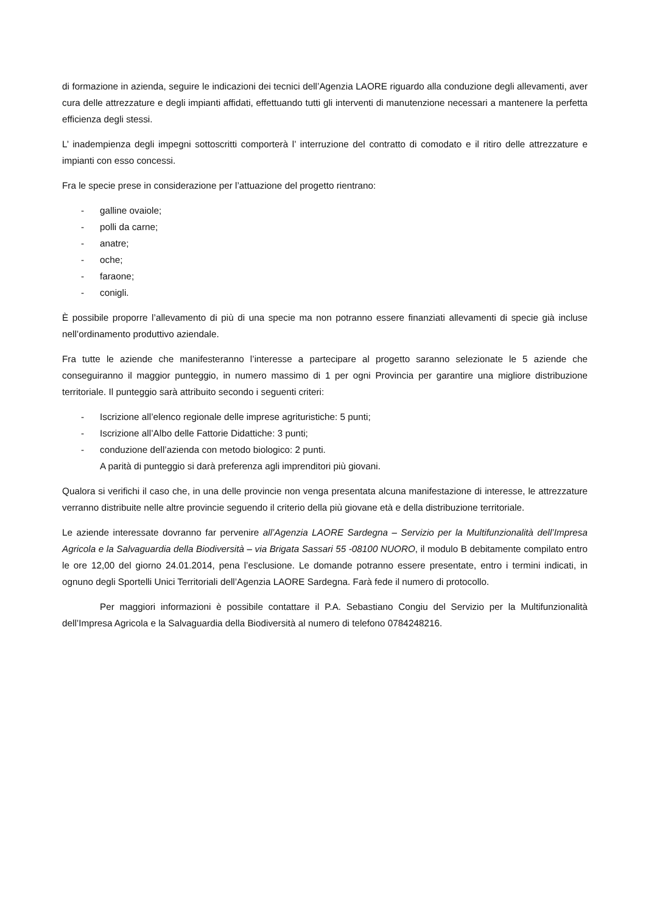di formazione in azienda, seguire le indicazioni dei tecnici dell’Agenzia LAORE riguardo alla conduzione degli allevamenti, aver cura delle attrezzature e degli impianti affidati, effettuando tutti gli interventi di manutenzione necessari a mantenere la perfetta efficienza degli stessi.
L’ inadempienza degli impegni sottoscritti comporterà l’ interruzione del contratto di comodato e il ritiro delle attrezzature e impianti con esso concessi.
Fra le specie prese in considerazione per l’attuazione del progetto rientrano:
- galline ovaiole;
- polli da carne;
- anatre;
- oche;
- faraone;
- conigli.
È possibile proporre l’allevamento di più di una specie ma non potranno essere finanziati allevamenti di specie già incluse nell’ordinamento produttivo aziendale.
Fra tutte le aziende che manifesteranno l’interesse a partecipare al progetto saranno selezionate le 5 aziende che conseguiranno il maggior punteggio, in numero massimo di 1 per ogni Provincia per garantire una migliore distribuzione territoriale. Il punteggio sarà attribuito secondo i seguenti criteri:
- Iscrizione all’elenco regionale delle imprese agrituristiche: 5 punti;
- Iscrizione all’Albo delle Fattorie Didattiche: 3 punti;
- conduzione dell’azienda con metodo biologico: 2 punti.
A parità di punteggio si darà preferenza agli imprenditori più giovani.
Qualora si verifichi il caso che, in una delle provincie non venga presentata alcuna manifestazione di interesse, le attrezzature verranno distribuite nelle altre provincie seguendo il criterio della più giovane età e della distribuzione territoriale.
Le aziende interessate dovranno far pervenire all’Agenzia LAORE Sardegna – Servizio per la Multifunzionalità dell’Impresa Agricola e la Salvaguardia della Biodiversità – via Brigata Sassari 55 -08100 NUORO, il modulo B debitamente compilato entro le ore 12,00 del giorno 24.01.2014, pena l’esclusione. Le domande potranno essere presentate, entro i termini indicati, in ognuno degli Sportelli Unici Territoriali dell’Agenzia LAORE Sardegna. Farà fede il numero di protocollo.
Per maggiori informazioni è possibile contattare il P.A. Sebastiano Congiu del Servizio per la Multifunzionalità dell’Impresa Agricola e la Salvaguardia della Biodiversità al numero di telefono 0784248216.